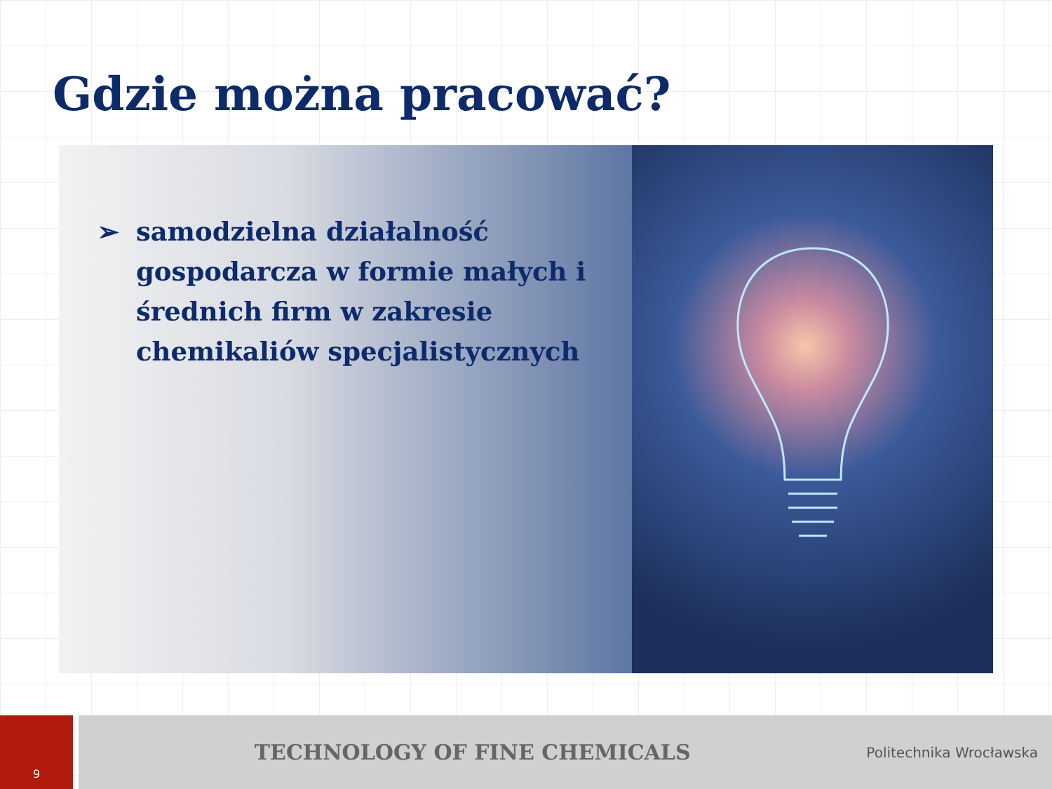Gdzie można pracować?
➢ samodzielna działalność gospodarcza w formie małych i średnich firm w zakresie chemikaliów specjalistycznych
9
TECHNOLOGY OF FINE CHEMICALS
Politechnika Wrocławska